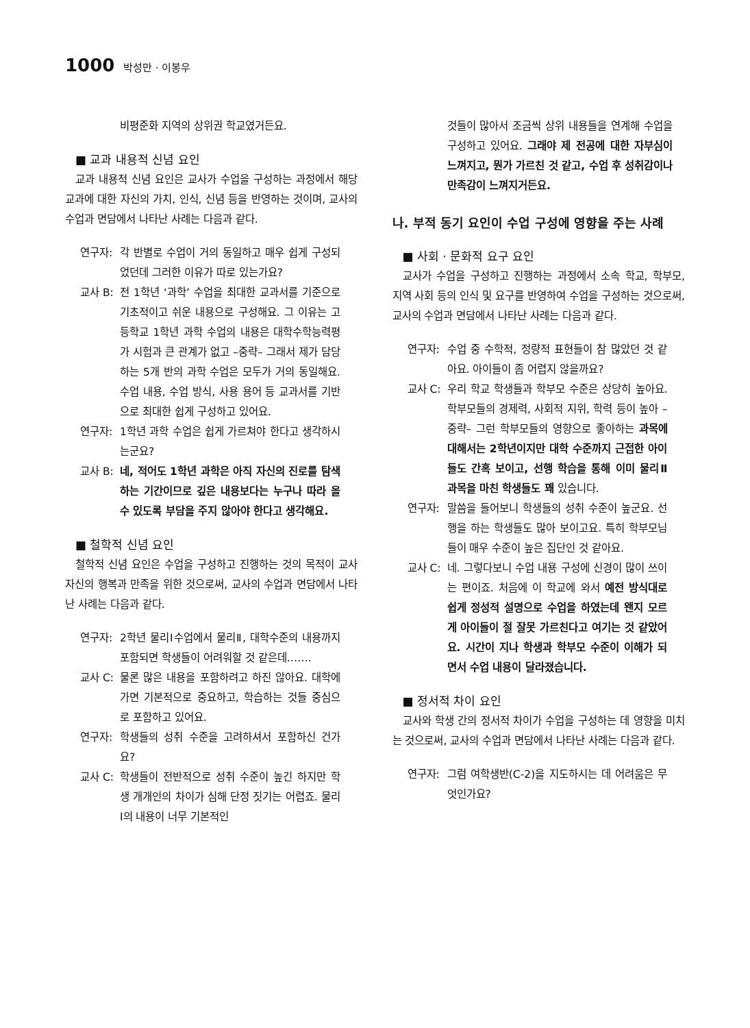1000 박성만 · 이봉우
비평준화 지역의 상위권 학교였거든요.
■ 교과 내용적 신념 요인
교과 내용적 신념 요인은 교사가 수업을 구성하는 과정에서 해당 교과에 대한 자신의 가치, 인식, 신념 등을 반영하는 것이며, 교사의 수업과 면담에서 나타난 사례는 다음과 같다.
연구자: 각 반별로 수업이 거의 동일하고 매우 쉽게 구성되었던데 그러한 이유가 따로 있는가요?
교사 B: 전 1학년 ‘과학’ 수업을 최대한 교과서를 기준으로 기초적이고 쉬운 내용으로 구성해요. 그 이유는 고등학교 1학년 과학 수업의 내용은 대학수학능력평가 시험과 큰 관계가 없고 –중략– 그래서 제가 담당하는 5개 반의 과학 수업은 모두가 거의 동일해요. 수업 내용, 수업 방식, 사용 용어 등 교과서를 기반으로 최대한 쉽게 구성하고 있어요.
연구자: 1학년 과학 수업은 쉽게 가르쳐야 한다고 생각하시는군요?
교사 B: 네, 적어도 1학년 과학은 아직 자신의 진로를 탐색하는 기간이므로 깊은 내용보다는 누구나 따라 올 수 있도록 부담을 주지 않아야 한다고 생각해요.
■ 철학적 신념 요인
철학적 신념 요인은 수업을 구성하고 진행하는 것의 목적이 교사 자신의 행복과 만족을 위한 것으로써, 교사의 수업과 면담에서 나타난 사례는 다음과 같다.
연구자: 2학년 물리Ⅰ수업에서 물리Ⅱ, 대학수준의 내용까지 포함되면 학생들이 어려워할 것 같은데…….
교사 C: 물론 많은 내용을 포함하려고 하진 않아요. 대학에 가면 기본적으로 중요하고, 학습하는 것들 중심으로 포함하고 있어요.
연구자: 학생들의 성취 수준을 고려하셔서 포함하신 건가요?
교사 C: 학생들이 전반적으로 성취 수준이 높긴 하지만 학생 개개인의 차이가 심해 단정 짓기는 어렵죠. 물리Ⅰ의 내용이 너무 기본적인
것들이 많아서 조금씩 상위 내용들을 연계해 수업을 구성하고 있어요. 그래야 제 전공에 대한 자부심이 느껴지고, 뭔가 가르친 것 같고, 수업 후 성취감이나 만족감이 느껴지거든요.
나. 부적 동기 요인이 수업 구성에 영향을 주는 사례
■ 사회 · 문화적 요구 요인
교사가 수업을 구성하고 진행하는 과정에서 소속 학교, 학부모, 지역 사회 등의 인식 및 요구를 반영하여 수업을 구성하는 것으로써, 교사의 수업과 면담에서 나타난 사례는 다음과 같다.
연구자: 수업 중 수학적, 정량적 표현들이 참 많았던 것 같아요. 아이들이 좀 어렵지 않을까요?
교사 C: 우리 학교 학생들과 학부모 수준은 상당히 높아요. 학부모들의 경제력, 사회적 지위, 학력 등이 높아 –중략– 그런 학부모들의 영향으로 좋아하는 과목에 대해서는 2학년이지만 대학 수준까지 근접한 아이들도 간혹 보이고, 선행 학습을 통해 이미 물리Ⅱ 과목을 마친 학생들도 꽤 있습니다.
연구자: 말씀을 들어보니 학생들의 성취 수준이 높군요. 선행을 하는 학생들도 많아 보이고요. 특히 학부모님들이 매우 수준이 높은 집단인 것 같아요.
교사 C: 네. 그렇다보니 수업 내용 구성에 신경이 많이 쓰이는 편이죠. 처음에 이 학교에 와서 예전 방식대로 쉽게 정성적 설명으로 수업을 하였는데 왠지 모르게 아이들이 절 잘못 가르친다고 여기는 것 같았어요. 시간이 지나 학생과 학부모 수준이 이해가 되면서 수업 내용이 달라졌습니다.
■ 정서적 차이 요인
교사와 학생 간의 정서적 차이가 수업을 구성하는 데 영향을 미치는 것으로써, 교사의 수업과 면담에서 나타난 사례는 다음과 같다.
연구자: 그럼 여학생반(C-2)을 지도하시는 데 어려움은 무엇인가요?